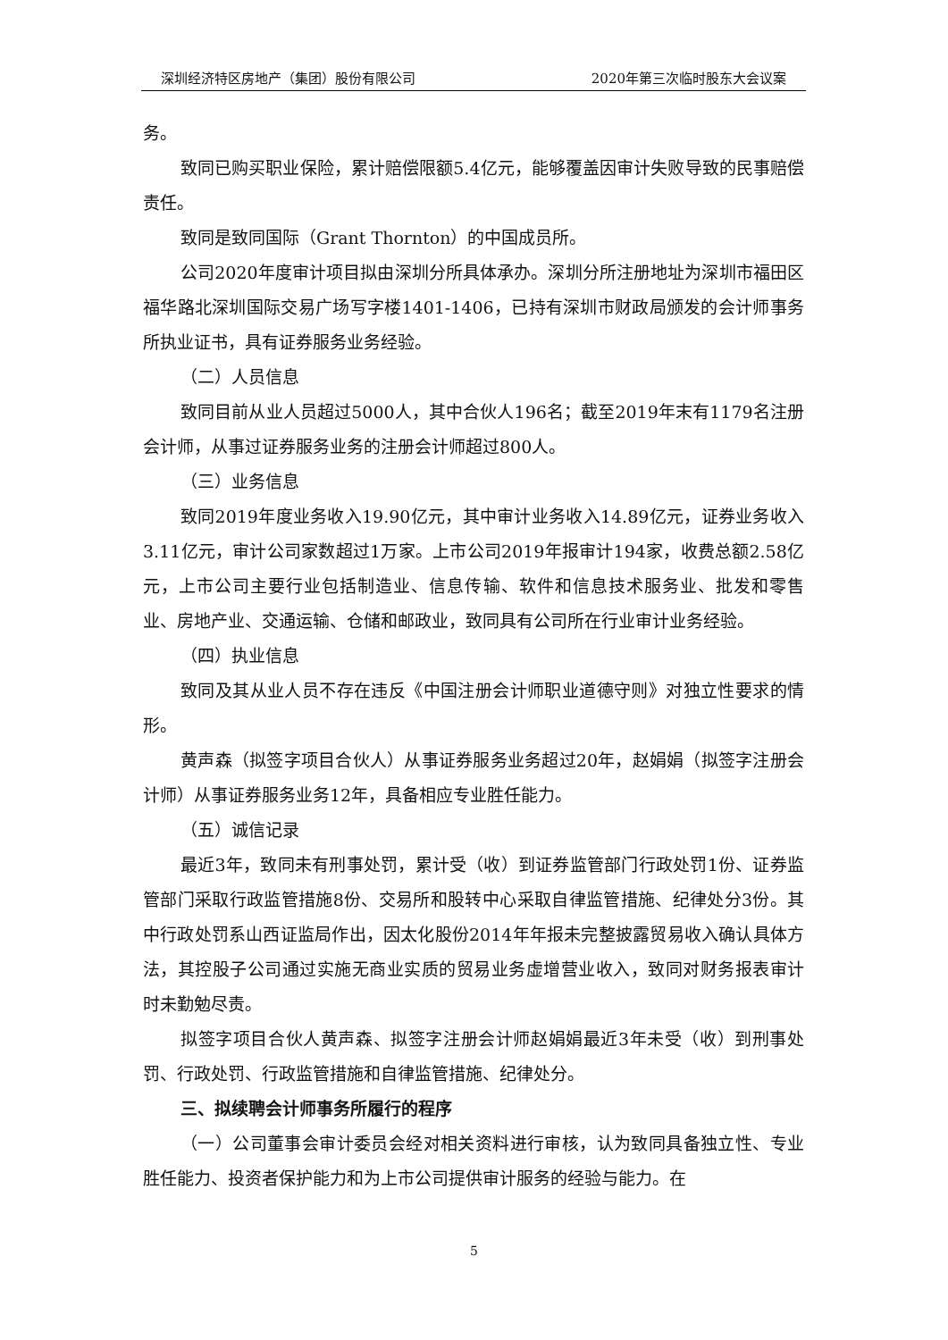深圳经济特区房地产（集团）股份有限公司 2020年第三次临时股东大会议案
务。
致同已购买职业保险，累计赔偿限额5.4亿元，能够覆盖因审计失败导致的民事赔偿责任。
致同是致同国际（Grant Thornton）的中国成员所。
公司2020年度审计项目拟由深圳分所具体承办。深圳分所注册地址为深圳市福田区福华路北深圳国际交易广场写字楼1401-1406，已持有深圳市财政局颁发的会计师事务所执业证书，具有证券服务业务经验。
（二）人员信息
致同目前从业人员超过5000人，其中合伙人196名；截至2019年末有1179名注册会计师，从事过证券服务业务的注册会计师超过800人。
（三）业务信息
致同2019年度业务收入19.90亿元，其中审计业务收入14.89亿元，证券业务收入3.11亿元，审计公司家数超过1万家。上市公司2019年报审计194家，收费总额2.58亿元，上市公司主要行业包括制造业、信息传输、软件和信息技术服务业、批发和零售业、房地产业、交通运输、仓储和邮政业，致同具有公司所在行业审计业务经验。
（四）执业信息
致同及其从业人员不存在违反《中国注册会计师职业道德守则》对独立性要求的情形。
黄声森（拟签字项目合伙人）从事证券服务业务超过20年，赵娟娟（拟签字注册会计师）从事证券服务业务12年，具备相应专业胜任能力。
（五）诚信记录
最近3年，致同未有刑事处罚，累计受（收）到证券监管部门行政处罚1份、证券监管部门采取行政监管措施8份、交易所和股转中心采取自律监管措施、纪律处分3份。其中行政处罚系山西证监局作出，因太化股份2014年年报未完整披露贸易收入确认具体方法，其控股子公司通过实施无商业实质的贸易业务虚增营业收入，致同对财务报表审计时未勤勉尽责。
拟签字项目合伙人黄声森、拟签字注册会计师赵娟娟最近3年未受（收）到刑事处罚、行政处罚、行政监管措施和自律监管措施、纪律处分。
三、拟续聘会计师事务所履行的程序
（一）公司董事会审计委员会经对相关资料进行审核，认为致同具备独立性、专业胜任能力、投资者保护能力和为上市公司提供审计服务的经验与能力。在
5